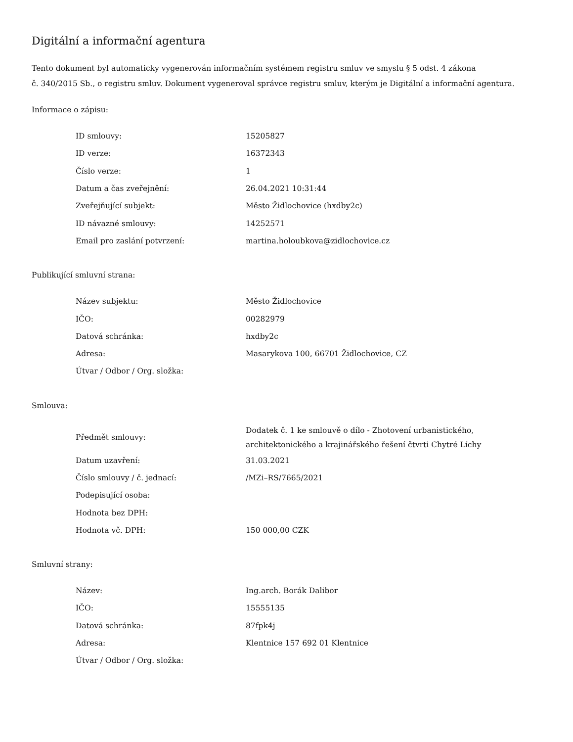Digitální a informační agentura
Tento dokument byl automaticky vygenerován informačním systémem registru smluv ve smyslu § 5 odst. 4 zákona
č. 340/2015 Sb., o registru smluv. Dokument vygeneroval správce registru smluv, kterým je Digitální a informační agentura.
Informace o zápisu:
| ID smlouvy: | 15205827 |
| ID verze: | 16372343 |
| Číslo verze: | 1 |
| Datum a čas zveřejnění: | 26.04.2021 10:31:44 |
| Zveřejňující subjekt: | Město Židlochovice (hxdby2c) |
| ID návazné smlouvy: | 14252571 |
| Email pro zaslání potvrzení: | martina.holoubkova@zidlochovice.cz |
Publikující smluvní strana:
| Název subjektu: | Město Židlochovice |
| IČO: | 00282979 |
| Datová schránka: | hxdby2c |
| Adresa: | Masarykova 100, 66701 Židlochovice, CZ |
| Útvar / Odbor / Org. složka: | |
Smlouva:
| Předmět smlouvy: | Dodatek č. 1 ke smlouvě o dílo - Zhotovení urbanistického, architektonického a krajinářského řešení čtvrti Chytré Líchy |
| Datum uzavření: | 31.03.2021 |
| Číslo smlouvy / č. jednací: | /MZi–RS/7665/2021 |
| Podepisující osoba: | |
| Hodnota bez DPH: | |
| Hodnota vč. DPH: | 150 000,00 CZK |
Smluvní strany:
| Název: | Ing.arch. Borák Dalibor |
| IČO: | 15555135 |
| Datová schránka: | 87fpk4j |
| Adresa: | Klentnice 157 692 01 Klentnice |
| Útvar / Odbor / Org. složka: | |